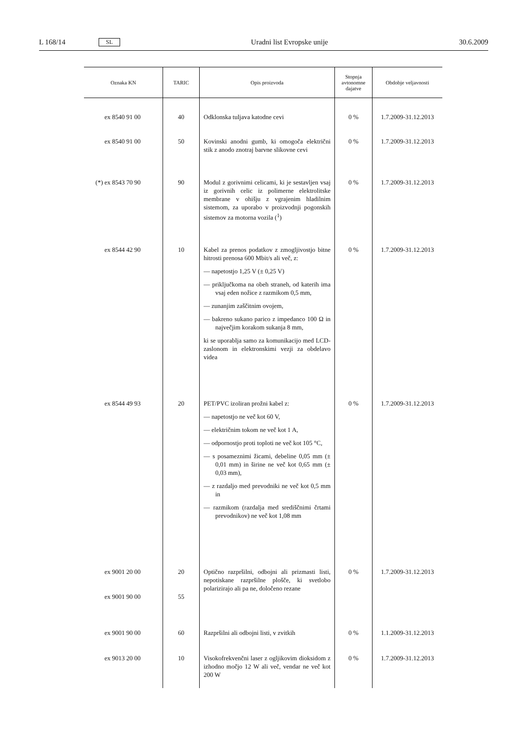L 168/14 SL Uradni list Evropske unije 30.6.2009
| Oznaka KN | TARIC | Opis proizvoda | Stopnja avtonomne dajatve | Obdobje veljavnosti |
| --- | --- | --- | --- | --- |
| ex 8540 91 00 | 40 | Odklonska tuljava katodne cevi | 0 % | 1.7.2009-31.12.2013 |
| ex 8540 91 00 | 50 | Kovinski anodni gumb, ki omogoča električni stik z anodo znotraj barvne slikovne cevi | 0 % | 1.7.2009-31.12.2013 |
| (*) ex 8543 70 90 | 90 | Modul z gorivnimi celicami, ki je sestavljen vsaj iz gorivnih celic iz polimerne elektrolitske membrane v ohišju z vgrajenim hladilnim sistemom, za uporabo v proizvodnji pogonskih sistemov za motorna vozila (<sup>1</sup>) | 0 % | 1.7.2009-31.12.2013 |
| ex 8544 42 90 | 10 | Kabel za prenos podatkov z zmogljivostjo bitne hitrosti prenosa 600 Mbit/s ali več, z: — napetostjo 1,25 V (± 0,25 V) — priključkoma na obeh straneh, od katerih ima vsaj eden nožice z razmikom 0,5 mm, — zunanjim zaščitnim ovojem, — bakreno sukano parico z impedanco 100 Ω in največjim korakom sukanja 8 mm, ki se uporablja samo za komunikacijo med LCD-zaslonom in elektronskimi vezji za obdelavo videa | 0 % | 1.7.2009-31.12.2013 |
| ex 8544 49 93 | 20 | PET/PVC izoliran prožni kabel z: — napetostjo ne več kot 60 V, — električnim tokom ne več kot 1 A, — odpornostjo proti toploti ne več kot 105 °C, — s posameznimi žicami, debeline 0,05 mm (± 0,01 mm) in širine ne več kot 0,65 mm (± 0,03 mm), — z razdaljo med prevodniki ne več kot 0,5 mm in — razmikom (razdalja med središčnimi črtami prevodnikov) ne več kot 1,08 mm | 0 % | 1.7.2009-31.12.2013 |
| ex 9001 20 00 ex 9001 90 00 | 20 55 | Optično razpršilni, odbojni ali prizmasti listi, nepotiskane razpršilne plošče, ki svetlobo polarizirajo ali pa ne, določeno rezane | 0 % | 1.7.2009-31.12.2013 |
| ex 9001 90 00 | 60 | Razpršilni ali odbojni listi, v zvitkih | 0 % | 1.1.2009-31.12.2013 |
| ex 9013 20 00 | 10 | Visokofrekvenčni laser z ogljikovim dioksidom z izhodno močjo 12 W ali več, vendar ne več kot 200 W | 0 % | 1.7.2009-31.12.2013 |